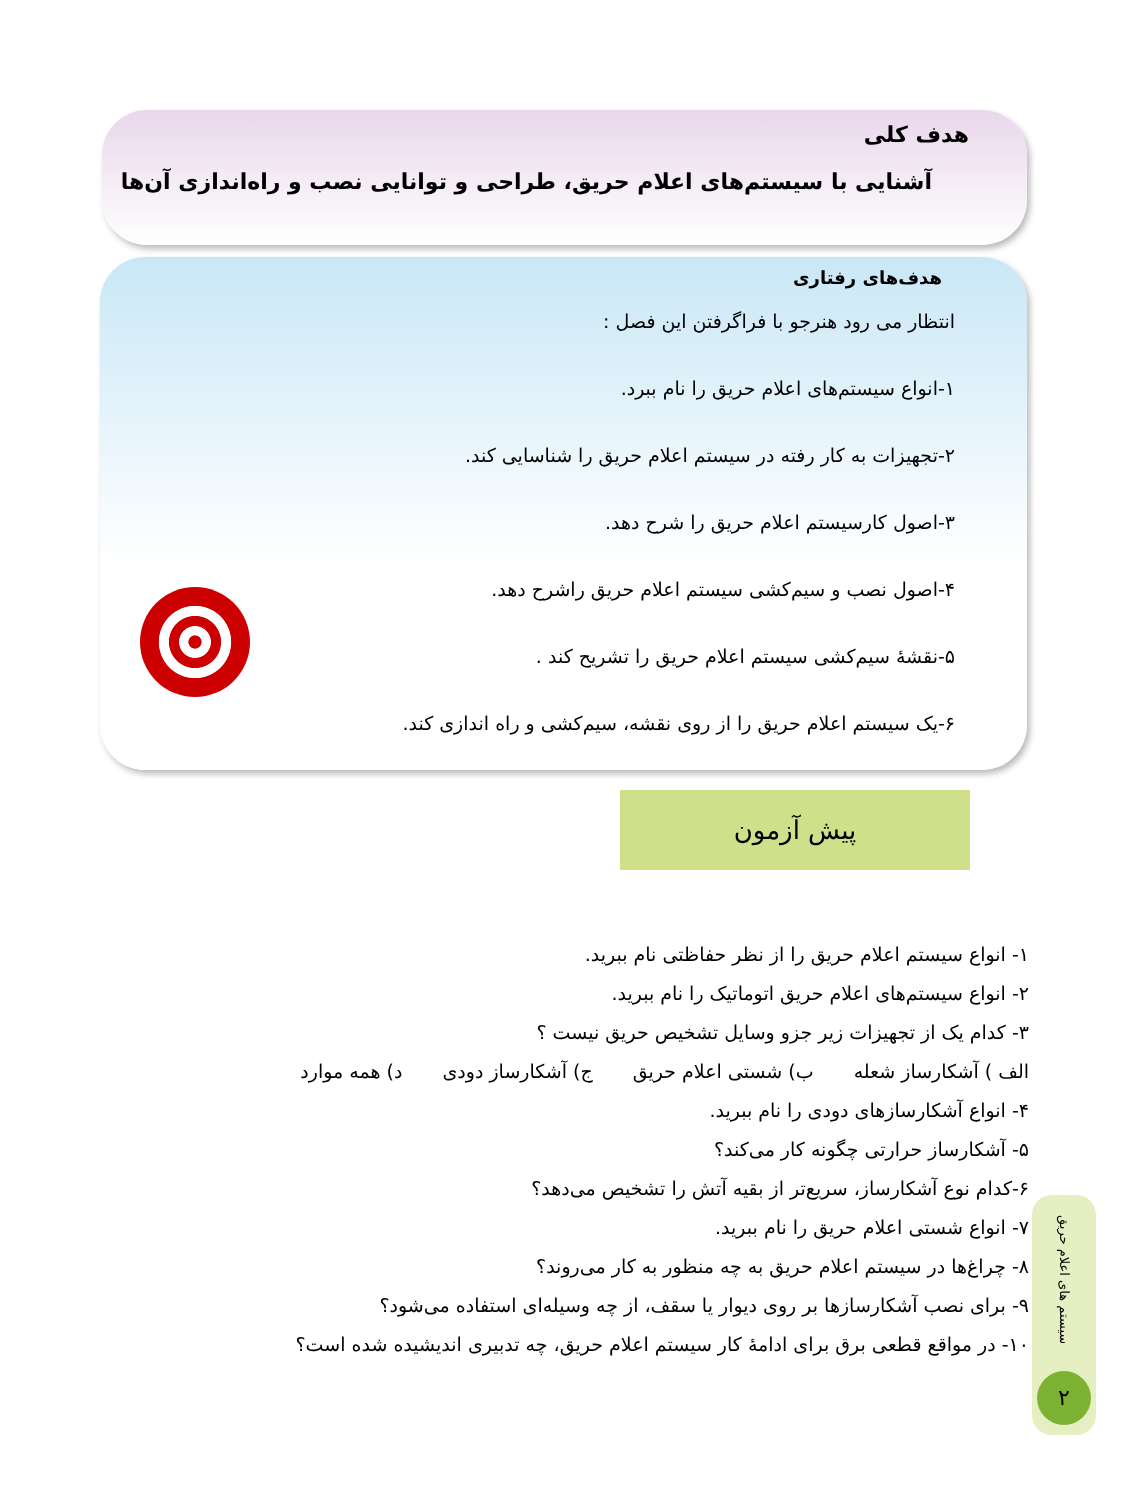هدف کلی
آشنایی با سیستم‌های اعلام حریق، طراحی و توانایی نصب و راه‌اندازی آن‌ها
هدف‌های رفتاری
انتظار می رود هنرجو با فراگرفتن این فصل :
۱-انواع سیستم‌های اعلام حریق را نام ببرد.
۲-تجهیزات به کار رفته در سیستم اعلام حریق را شناسایی کند.
۳-اصول کارسیستم اعلام حریق را شرح دهد.
۴-اصول نصب و سیم‌کشی سیستم اعلام حریق راشرح دهد.
۵-نقشهٔ سیم‌کشی سیستم اعلام حریق را تشریح کند .
۶-یک سیستم اعلام حریق را از روی نقشه، سیم‌کشی و راه اندازی کند.
پیش آزمون
۱- انواع سیستم اعلام حریق را از نظر حفاظتی نام ببرید.
۲- انواع سیستم‌های اعلام حریق اتوماتیک را نام ببرید.
۳- کدام یک از تجهیزات زیر جزو وسایل تشخیص حریق نیست ؟
الف ) آشکارساز شعله ب) شستی اعلام حریق ج) آشکارساز دودی د) همه موارد
۴- انواع آشکارسازهای دودی را نام ببرید.
۵- آشکارساز حرارتی چگونه کار می‌کند؟
۶-کدام نوع آشکارساز، سریع‌تر از بقیه آتش را تشخیص می‌دهد؟
۷- انواع شستی اعلام حریق را نام ببرید.
۸- چراغ‌ها در سیستم اعلام حریق به چه منظور به کار می‌روند؟
۹- برای نصب آشکارسازها بر روی دیوار یا سقف، از چه وسیله‌ای استفاده می‌شود؟
۱۰- در مواقع قطعی برق برای ادامهٔ کار سیستم اعلام حریق، چه تدبیری اندیشیده شده است؟
سیستم های اعلام حریق
۲